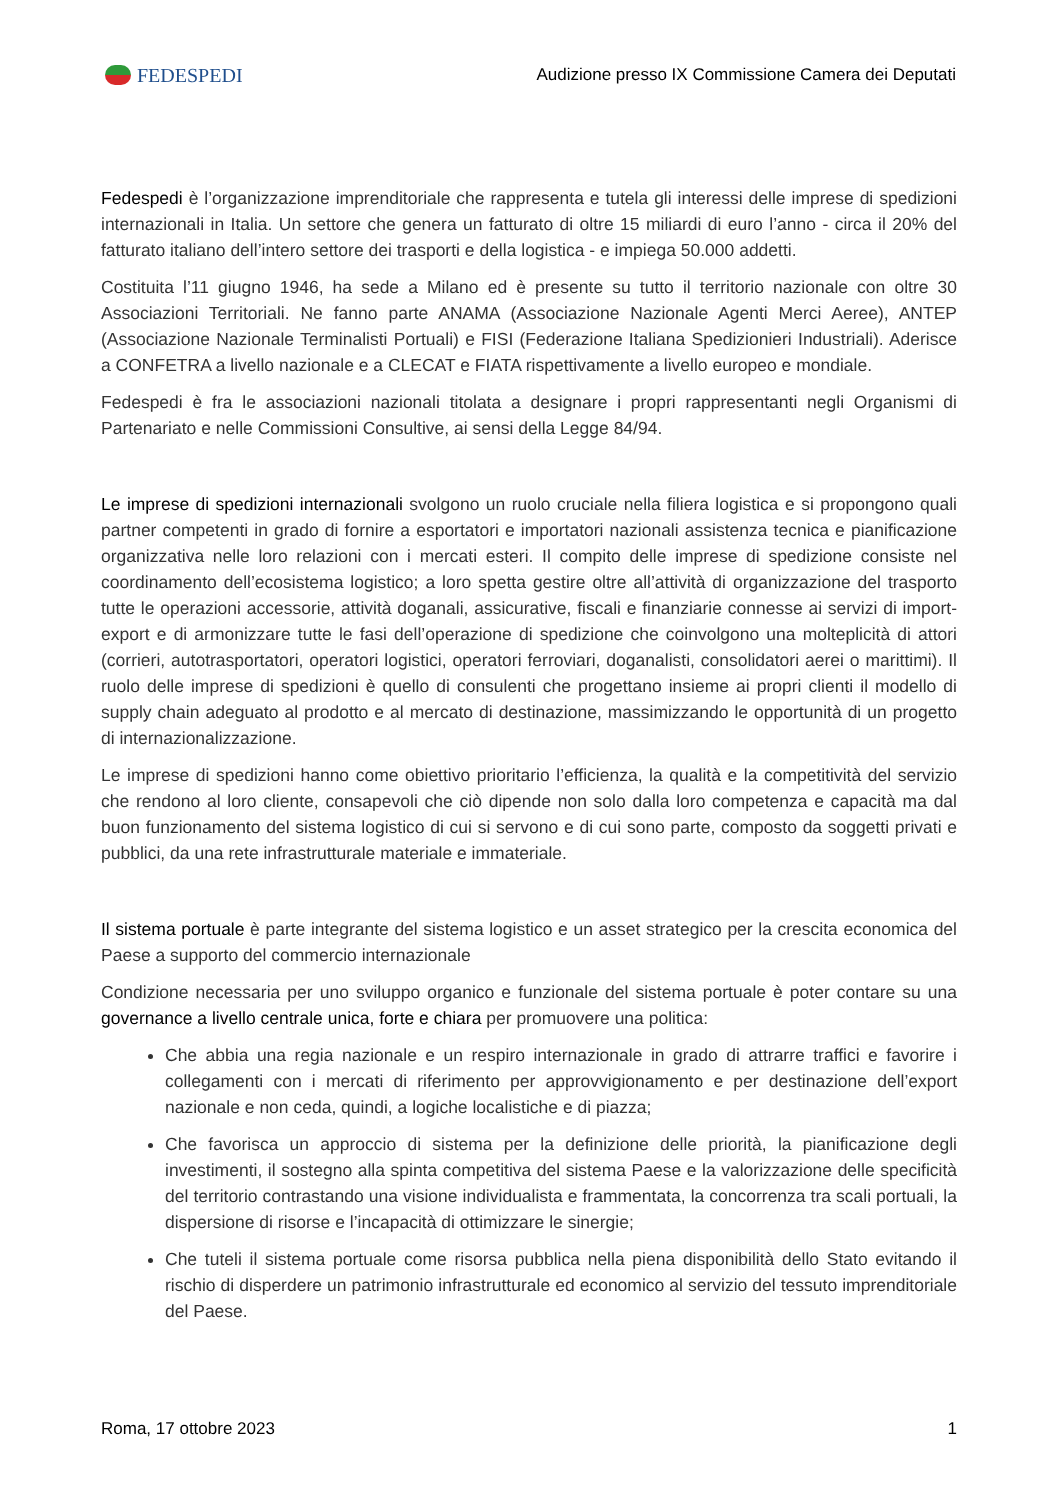FEDESPEDI
Audizione presso IX Commissione Camera dei Deputati
Fedespedi è l’organizzazione imprenditoriale che rappresenta e tutela gli interessi delle imprese di spedizioni internazionali in Italia. Un settore che genera un fatturato di oltre 15 miliardi di euro l’anno - circa il 20% del fatturato italiano dell’intero settore dei trasporti e della logistica - e impiega 50.000 addetti.
Costituita l’11 giugno 1946, ha sede a Milano ed è presente su tutto il territorio nazionale con oltre 30 Associazioni Territoriali. Ne fanno parte ANAMA (Associazione Nazionale Agenti Merci Aeree), ANTEP (Associazione Nazionale Terminalisti Portuali) e FISI (Federazione Italiana Spedizionieri Industriali). Aderisce a CONFETRA a livello nazionale e a CLECAT e FIATA rispettivamente a livello europeo e mondiale.
Fedespedi è fra le associazioni nazionali titolata a designare i propri rappresentanti negli Organismi di Partenariato e nelle Commissioni Consultive, ai sensi della Legge 84/94.
Le imprese di spedizioni internazionali svolgono un ruolo cruciale nella filiera logistica e si propongono quali partner competenti in grado di fornire a esportatori e importatori nazionali assistenza tecnica e pianificazione organizzativa nelle loro relazioni con i mercati esteri. Il compito delle imprese di spedizione consiste nel coordinamento dell’ecosistema logistico; a loro spetta gestire oltre all’attività di organizzazione del trasporto tutte le operazioni accessorie, attività doganali, assicurative, fiscali e finanziarie connesse ai servizi di import-export e di armonizzare tutte le fasi dell’operazione di spedizione che coinvolgono una molteplicità di attori (corrieri, autotrasportatori, operatori logistici, operatori ferroviari, doganalisti, consolidatori aerei o marittimi). Il ruolo delle imprese di spedizioni è quello di consulenti che progettano insieme ai propri clienti il modello di supply chain adeguato al prodotto e al mercato di destinazione, massimizzando le opportunità di un progetto di internazionalizzazione.
Le imprese di spedizioni hanno come obiettivo prioritario l’efficienza, la qualità e la competitività del servizio che rendono al loro cliente, consapevoli che ciò dipende non solo dalla loro competenza e capacità ma dal buon funzionamento del sistema logistico di cui si servono e di cui sono parte, composto da soggetti privati e pubblici, da una rete infrastrutturale materiale e immateriale.
Il sistema portuale è parte integrante del sistema logistico e un asset strategico per la crescita economica del Paese a supporto del commercio internazionale
Condizione necessaria per uno sviluppo organico e funzionale del sistema portuale è poter contare su una governance a livello centrale unica, forte e chiara per promuovere una politica:
Che abbia una regia nazionale e un respiro internazionale in grado di attrarre traffici e favorire i collegamenti con i mercati di riferimento per approvvigionamento e per destinazione dell’export nazionale e non ceda, quindi, a logiche localistiche e di piazza;
Che favorisca un approccio di sistema per la definizione delle priorità, la pianificazione degli investimenti, il sostegno alla spinta competitiva del sistema Paese e la valorizzazione delle specificità del territorio contrastando una visione individualista e frammentata, la concorrenza tra scali portuali, la dispersione di risorse e l’incapacità di ottimizzare le sinergie;
Che tuteli il sistema portuale come risorsa pubblica nella piena disponibilità dello Stato evitando il rischio di disperdere un patrimonio infrastrutturale ed economico al servizio del tessuto imprenditoriale del Paese.
Roma, 17 ottobre 2023 1